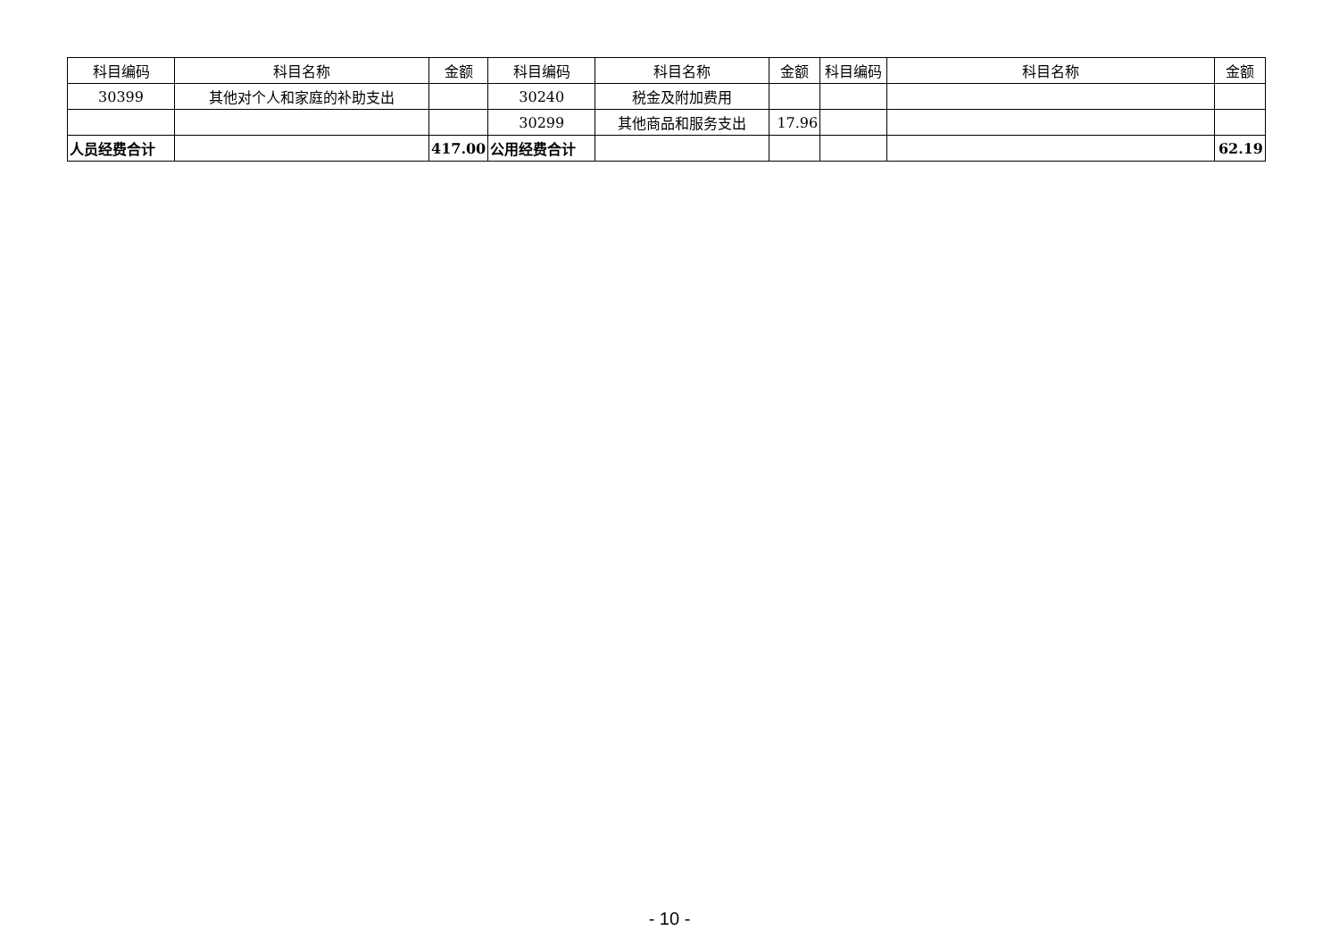| 科目编码 | 科目名称 | 金额 | 科目编码 | 科目名称 | 金额 | 科目编码 | 科目名称 | 金额 |
| --- | --- | --- | --- | --- | --- | --- | --- | --- |
| 30399 | 其他对个人和家庭的补助支出 | | 30240 | 税金及附加费用 | | | | |
| | | | 30299 | 其他商品和服务支出 | 17.96 | | | |
| 人员经费合计 | | 417.00 | 公用经费合计 | | | | | 62.19 |
- 10 -